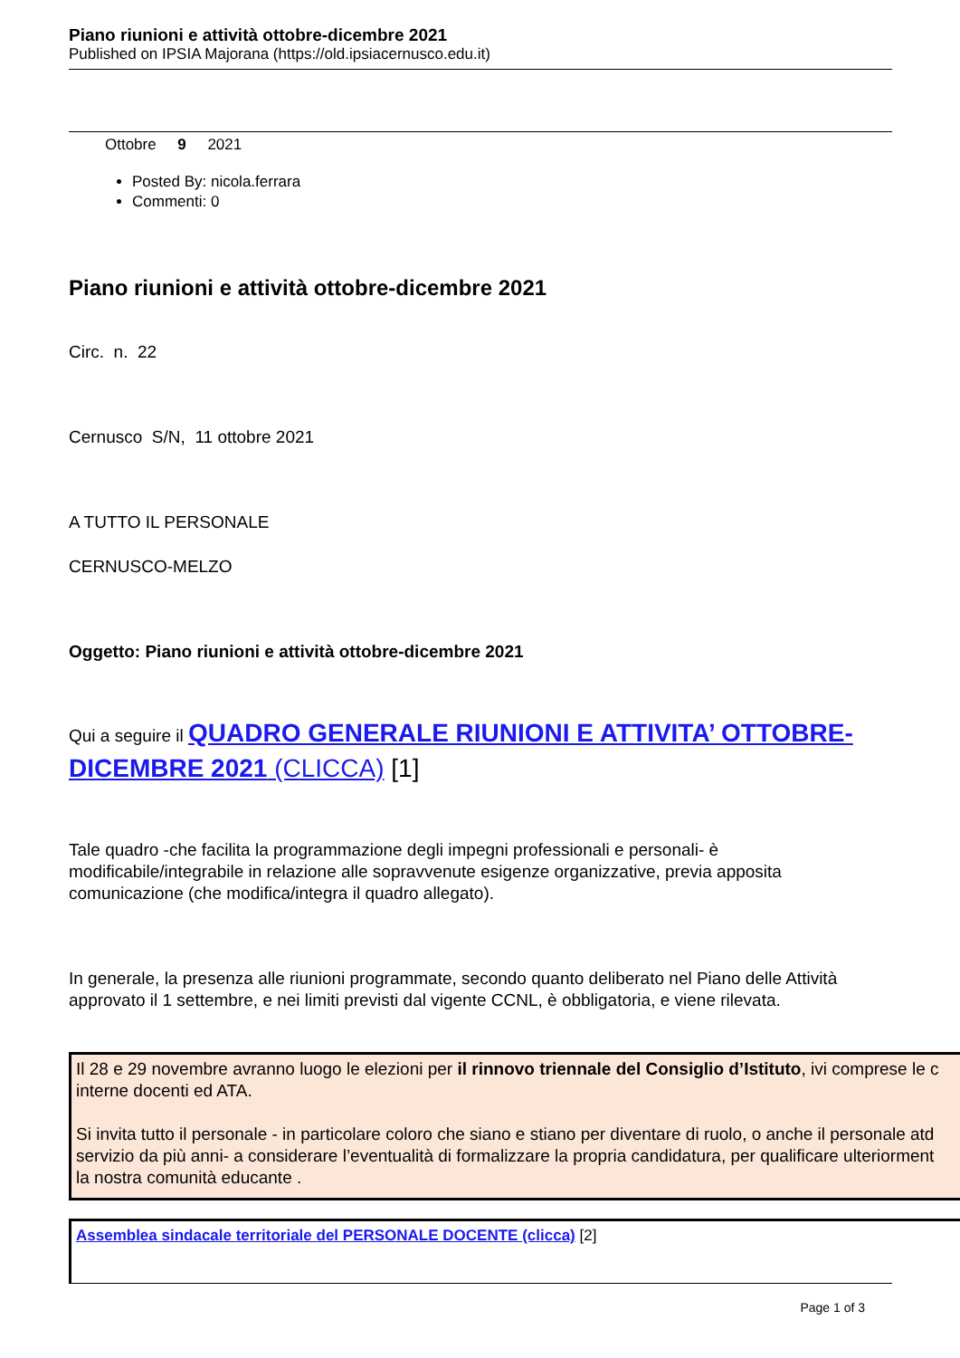Piano riunioni e attività ottobre-dicembre 2021
Published on IPSIA Majorana (https://old.ipsiacernusco.edu.it)
Ottobre 9 2021
Posted By: nicola.ferrara
Commenti: 0
Piano riunioni e attività ottobre-dicembre 2021
Circ. n. 22
Cernusco S/N, 11 ottobre 2021
A TUTTO IL PERSONALE
CERNUSCO-MELZO
Oggetto: Piano riunioni e attività ottobre-dicembre 2021
Qui a seguire il QUADRO GENERALE RIUNIONI E ATTIVITA’ OTTOBRE-DICEMBRE 2021 (CLICCA) [1]
Tale quadro -che facilita la programmazione degli impegni professionali e personali- è modificabile/integrabile in relazione alle sopravvenute esigenze organizzative, previa apposita comunicazione (che modifica/integra il quadro allegato).
In generale, la presenza alle riunioni programmate, secondo quanto deliberato nel Piano delle Attività approvato il 1 settembre, e nei limiti previsti dal vigente CCNL, è obbligatoria, e viene rilevata.
Il 28 e 29 novembre avranno luogo le elezioni per il rinnovo triennale del Consiglio d’Istituto, ivi comprese le c
interne docenti ed ATA.
Si invita tutto il personale - in particolare coloro che siano e stiano per diventare di ruolo, o anche il personale atd
servizio da più anni- a considerare l’eventualità di formalizzare la propria candidatura, per qualificare ulteriorment
la nostra comunità educante .
Assemblea sindacale territoriale del PERSONALE DOCENTE (clicca) [2]
Page 1 of 3